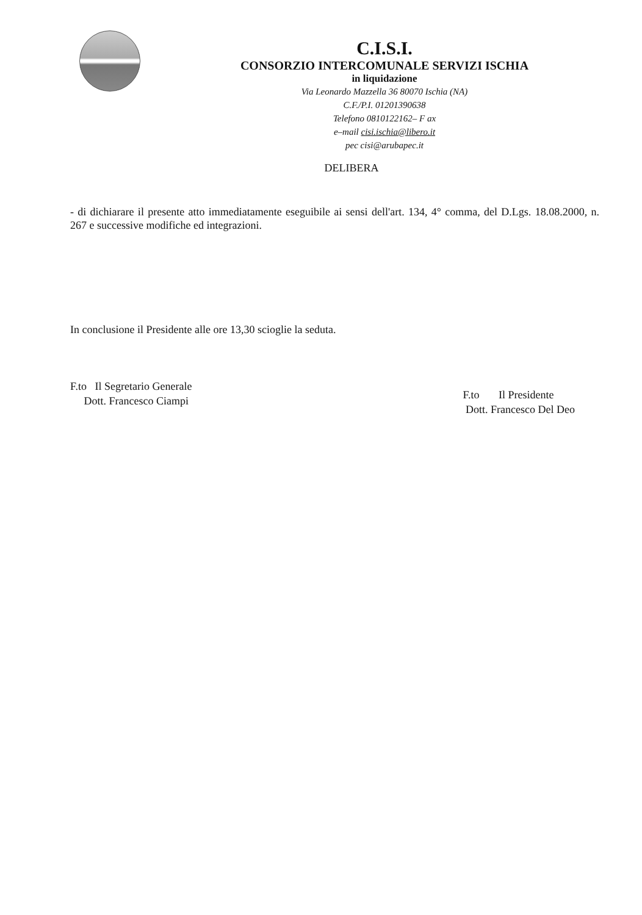C.I.S.I.
CONSORZIO INTERCOMUNALE SERVIZI ISCHIA
in liquidazione
Via Leonardo Mazzella 36 80070 Ischia (NA)
C.F./P.I. 01201390638
Telefono 0810122162– F ax
e–mail cisi.ischia@libero.it
pec cisi@arubapec.it
DELIBERA
- di dichiarare il presente atto immediatamente eseguibile ai sensi dell'art. 134, 4° comma, del D.Lgs. 18.08.2000, n. 267 e successive modifiche ed integrazioni.
In conclusione il Presidente alle ore 13,30 scioglie la seduta.
F.to Il Segretario Generale
Dott. Francesco Ciampi
F.to Il Presidente
Dott. Francesco Del Deo